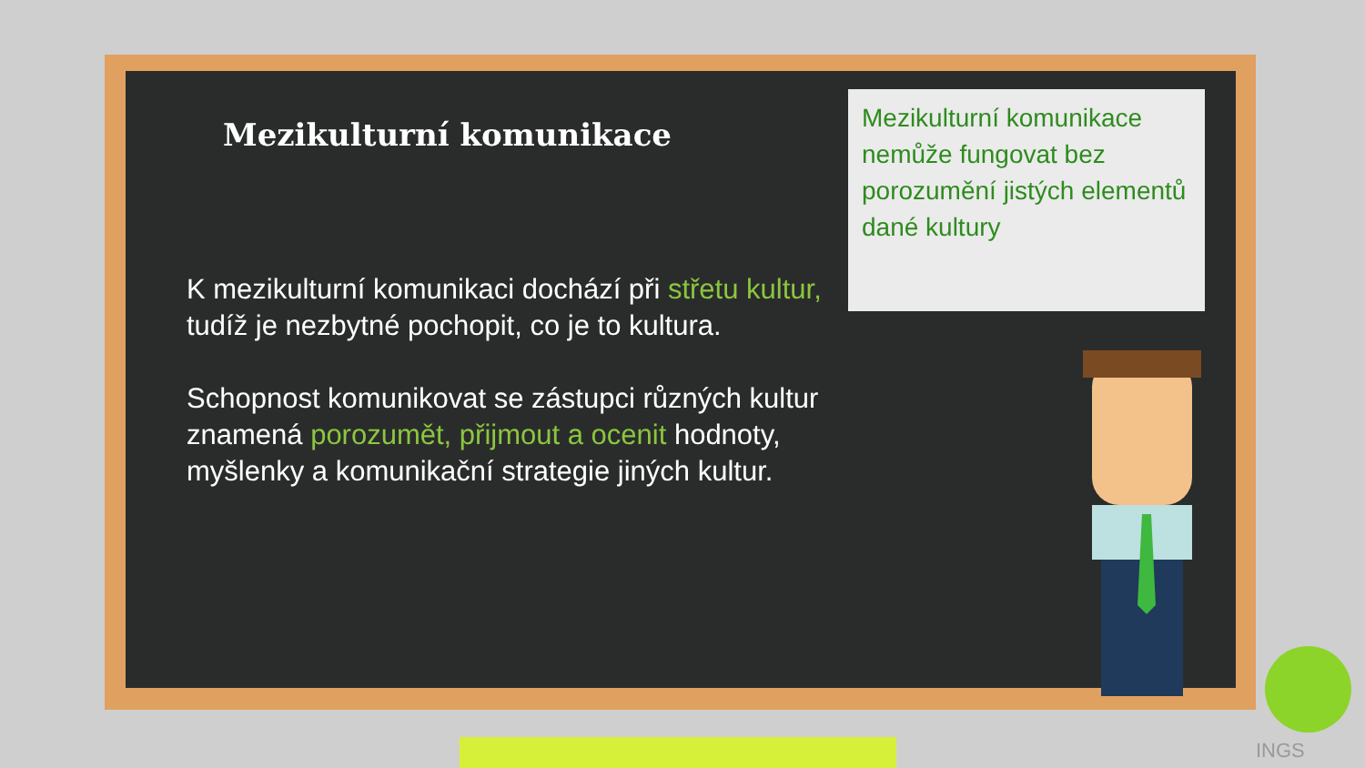Mezikulturní komunikace
K mezikulturní komunikaci dochází při střetu kultur, tudíž je nezbytné pochopit, co je to kultura.
Schopnost komunikovat se zástupci různých kultur znamená porozumět, přijmout a ocenit hodnoty, myšlenky a komunikační strategie jiných kultur.
Mezikulturní komunikace nemůže fungovat bez porozumění jistých elementů dané kultury
INGS